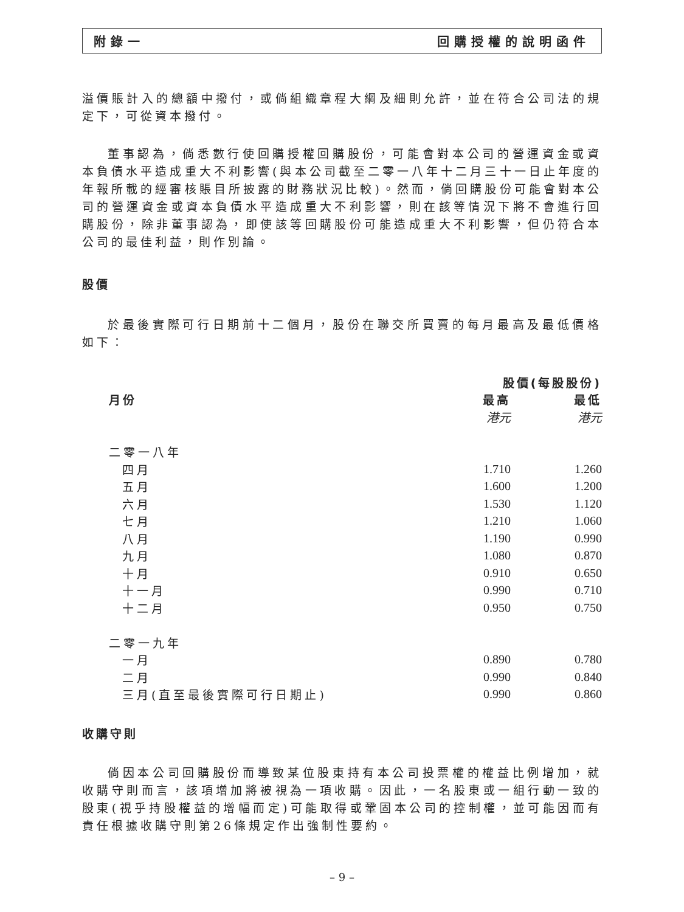附錄一 回購授權的說明函件
溢價賬計入的總額中撥付，或倘組織章程大綱及細則允許，並在符合公司法的規定下，可從資本撥付。
董事認為，倘悉數行使回購授權回購股份，可能會對本公司的營運資金或資本負債水平造成重大不利影響(與本公司截至二零一八年十二月三十一日止年度的年報所載的經審核賬目所披露的財務狀況比較)。然而，倘回購股份可能會對本公司的營運資金或資本負債水平造成重大不利影響，則在該等情況下將不會進行回購股份，除非董事認為，即使該等回購股份可能造成重大不利影響，但仍符合本公司的最佳利益，則作別論。
股價
於最後實際可行日期前十二個月，股份在聯交所買賣的每月最高及最低價格如下：
| | 股價(每股股份) | |
| --- | --- | --- |
| 月份 | 最高 | 最低 |
| | 港元 | 港元 |
| 二零一八年 | | |
| 四月 | 1.710 | 1.260 |
| 五月 | 1.600 | 1.200 |
| 六月 | 1.530 | 1.120 |
| 七月 | 1.210 | 1.060 |
| 八月 | 1.190 | 0.990 |
| 九月 | 1.080 | 0.870 |
| 十月 | 0.910 | 0.650 |
| 十一月 | 0.990 | 0.710 |
| 十二月 | 0.950 | 0.750 |
| 二零一九年 | | |
| 一月 | 0.890 | 0.780 |
| 二月 | 0.990 | 0.840 |
| 三月(直至最後實際可行日期止) | 0.990 | 0.860 |
收購守則
倘因本公司回購股份而導致某位股東持有本公司投票權的權益比例增加，就收購守則而言，該項增加將被視為一項收購。因此，一名股東或一組行動一致的股東(視乎持股權益的增幅而定)可能取得或鞏固本公司的控制權，並可能因而有責任根據收購守則第26條規定作出強制性要約。
– 9 –